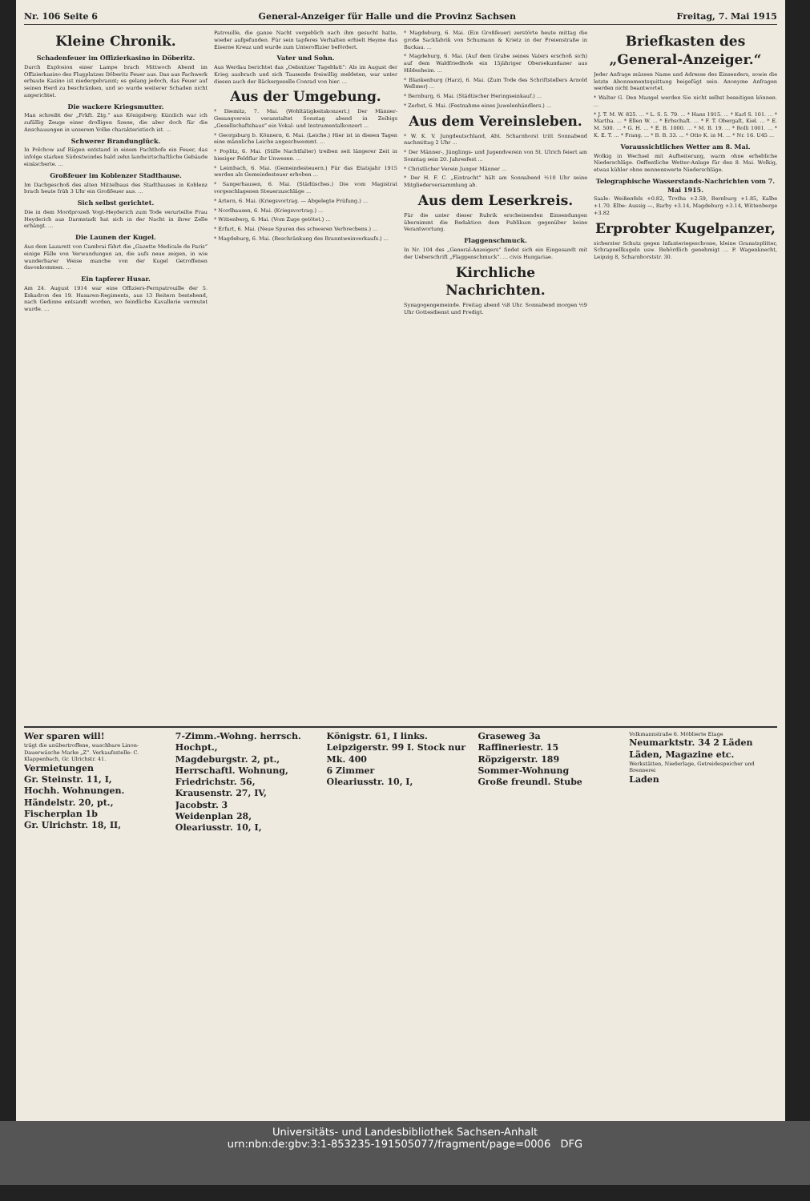Nr. 106 Seite 6 General-Anzeiger für Halle und die Provinz Sachsen Freitag, 7. Mai 1915
Kleine Chronik.
Schadenfeuer im Offizierkasino in Döberitz.
Durch Explosion einer Lampe brach Mittwoch Abend im Offizierkasino des Flugplatzes Döberitz Feuer aus. Das aus Fachwerk erbaute Kasino ist niedergebrannt; es gelang jedoch, das Feuer auf seinen Herd zu beschränken, und so wurde weiterer Schaden nicht angerichtet.
Die wackere Kriegsmutter.
Man schreibt der „Frkft. Ztg.“ aus Königsberg: Kürzlich war ich zufällig Zeuge einer drolligen Szene, die aber doch für die Anschauungen in unserem Volke charakteristisch ist. ...
Schwerer Brandunglück.
In Polchow auf Rügen entstand in einem Pachthofe ein Feuer, das infolge starken Südostwindes bald zehn landwirtschaftliche Gebäude einäscherte. ...
Großfeuer im Koblenzer Stadthause.
Im Dachgeschoß des alten Mittelbaus des Stadthauses in Koblenz brach heute früh 3 Uhr ein Großfeuer aus. ...
Sich selbst gerichtet.
Die in dem Mordprozeß Vogt-Heyderich zum Tode verurteilte Frau Heyderich aus Darmstadt hat sich in der Nacht in ihrer Zelle erhängt. ...
Die Launen der Kugel.
Aus dem Lazarett von Cambrai führt die „Gazette Medicale de Paris“ einige Fälle von Verwundungen an, die aufs neue zeigen, in wie wunderbarer Weise manche von der Kugel Getroffenen davonkommen. ...
Ein tapferer Husar.
Am 24. August 1914 war eine Offiziers-Fernpatrouille der 5. Eskadron des 19. Husaren-Regiments, aus 13 Reitern bestehend, nach Gedinne entsandt worden, wo feindliche Kavallerie vermutet wurde. ...
Patrouille, die ganze Nacht vergeblich nach ihm gesucht hatte, wieder aufgefunden. Für sein tapferes Verhalten erhielt Heyme das Eiserne Kreuz und wurde zum Unteroffizier befördert.
Vater und Sohn.
Aus Werdau berichtet das „Oelsnitzer Tageblatt“: Als im August der Krieg ausbrach und sich Tausende freiwillig meldeten, war unter diesen auch der Bäckergeselle Conrad von hier. ...
Aus der Umgebung.
* Diemitz, 7. Mai. (Wohltätigkeitskonzert.) Der Männer-Gesangverein veranstaltet Sonntag abend in Zeibigs „Gesellschaftshaus“ ein Vokal- und Instrumentalkonzert ...
* Georgsburg b. Könnern, 6. Mai. (Leiche.) Hier ist in diesen Tagen eine männliche Leiche angeschwemmt. ...
* Poplitz, 6. Mai. (Stille Nachtfalter) treiben seit längerer Zeit in hiesiger Feldflur ihr Unwesen. ...
* Leimbach, 6. Mai. (Gemeindesteuern.) Für das Etatsjahr 1915 werden als Gemeindesteuer erhoben ...
* Sangerhausen, 6. Mai. (Städtisches.) Die vom Magistrat vorgeschlagenen Steuerzuschläge ...
* Artern, 6. Mai. (Kriegsvortrag. — Abgelegte Prüfung.) ...
* Nordhausen, 6. Mai. (Kriegsvortrag.) ...
* Wittenberg, 6. Mai. (Vom Zuge getötet.) ...
* Erfurt, 6. Mai. (Neue Spuren des schweren Verbrechens.) ...
* Magdeburg, 6. Mai. (Beschränkung des Branntweinverkaufs.) ...
* Magdeburg, 6. Mai. (Ein Großfeuer) zerstörte heute mittag die große Sackfabrik von Schumann & Krietz in der Freienstraße in Buckau. ...
* Magdeburg, 6. Mai. (Auf dem Grabe seines Vaters erschoß sich) auf dem Waldfriedhofe ein 15jähriger Obersekundaner aus Hildesheim. ...
* Blankenburg (Harz), 6. Mai. (Zum Tode des Schriftstellers Arnold Wellmer) ...
* Bernburg, 6. Mai. (Städtischer Heringseinkauf.) ...
* Zerbst, 6. Mai. (Festnahme eines Juwelenhändlers.) ...
Aus dem Vereinsleben.
* W. K. V. Jungdeutschland, Abt. Scharnhorst tritt Sonnabend nachmittag 2 Uhr ...
* Der Männer-, Jünglings- und Jugendverein von St. Ulrich feiert am Sonntag sein 20. Jahresfest ...
* Christlicher Verein Junger Männer ...
* Der H. F. C. „Eintracht“ hält am Sonnabend ½10 Uhr seine Mitgliederversammlung ab.
Aus dem Leserkreis.
Für die unter dieser Rubrik erscheinenden Einsendungen übernimmt die Redaktion dem Publikum gegenüber keine Verantwortung.
Flaggenschmuck.
In Nr. 104 des „General-Anzeigers“ findet sich ein Eingesandt mit der Ueberschrift „Flaggenschmuck“. ... civis Hungariae.
Kirchliche Nachrichten.
Synagogengemeinde. Freitag abend ¼8 Uhr. Sonnabend morgen ½9 Uhr Gottesdienst und Predigt.
Briefkasten des „General-Anzeiger.“
Jeder Anfrage müssen Name und Adresse des Einsenders, sowie die letzte Abonnementsquittung beigefügt sein. Anonyme Anfragen werden nicht beantwortet.
* Walter G. Den Mangel werden Sie nicht selbst beseitigen können. ...
* J. T. M. W. 825. ... * L. S. 5. 79. ... * Hans 1915. ... * Karl S. 101. ... * Martha. ... * Ellen W. ... * Erbschaft. ... * F. T. Obergaſt, Kiel. ... * E. M. 500. ... * G. H. ... * E. B. 1000. ... * M. B. 19. ... * Rolli 1001. ... * K. E. T. ... * Frang. ... * B. B. 33. ... * Otto K. in M. ... * Nr. 16. U45 ...
Voraussichtliches Wetter am 8. Mai.
Wolkig in Wechsel mit Aufheiterung, warm ohne erhebliche Niederschläge. Oeffentliche Wetter-Anlage für den 8. Mai. Wolkig, etwas kühler ohne nennenswerte Niederschläge.
Telegraphische Wasserstands-Nachrichten vom 7. Mai 1915.
Saale: Weißenfels +0.82, Trotha +2.59, Bernburg +1.85, Kalbe +1.70. Elbe: Aussig —, Barby +3.14, Magdeburg +3.14, Wittenberge +3.82
Erprobter Kugelpanzer,
sicherster Schutz gegen Infanteriegeschosse, kleine Granatsplitter, Schrapnellkugeln usw. Behördlich genehmigt ... P. Wagenknecht, Leipzig 8, Scharnhorststr. 30.
Wer sparen will!
trägt die unübertroffene, waschbare Linon-Dauerwäsche Marke „Z“. Verkaufsstelle: C. Klappenbach, Gr. Ulrichstr. 41.
Vermietungen
Gr. Steinstr. 11, I,
Hochh. Wohnungen.
Händelstr. 20, pt.,
Fischerplan 1b
Gr. Ulrichstr. 18, II,
7-Zimm.-Wohng. herrsch. Hochpt.,
Magdeburgstr. 2, pt.,
Herrschaftl. Wohnung,
Friedrichstr. 56,
Krausenstr. 27, IV,
Jacobstr. 3
Weidenplan 28,
Oleariusstr. 10, I,
Königstr. 61, I links.
Leipzigerstr. 99 I. Stock nur Mk. 400
6 Zimmer
Oleariusstr. 10, I,
Graseweg 3a
Raffineriestr. 15
Röpzigerstr. 189
Sommer-Wohnung
Große freundl. Stube
Volkmannstraße 6. Möblierte Etage
Neumarktstr. 34 2 Läden
Läden, Magazine etc.
Werkstätten, Niederlage, Getreidespeicher und Brennerei
Laden
Universitäts- und Landesbibliothek Sachsen-Anhalt
urn:nbn:de:gbv:3:1-853235-191505077/fragment/page=0006 DFG